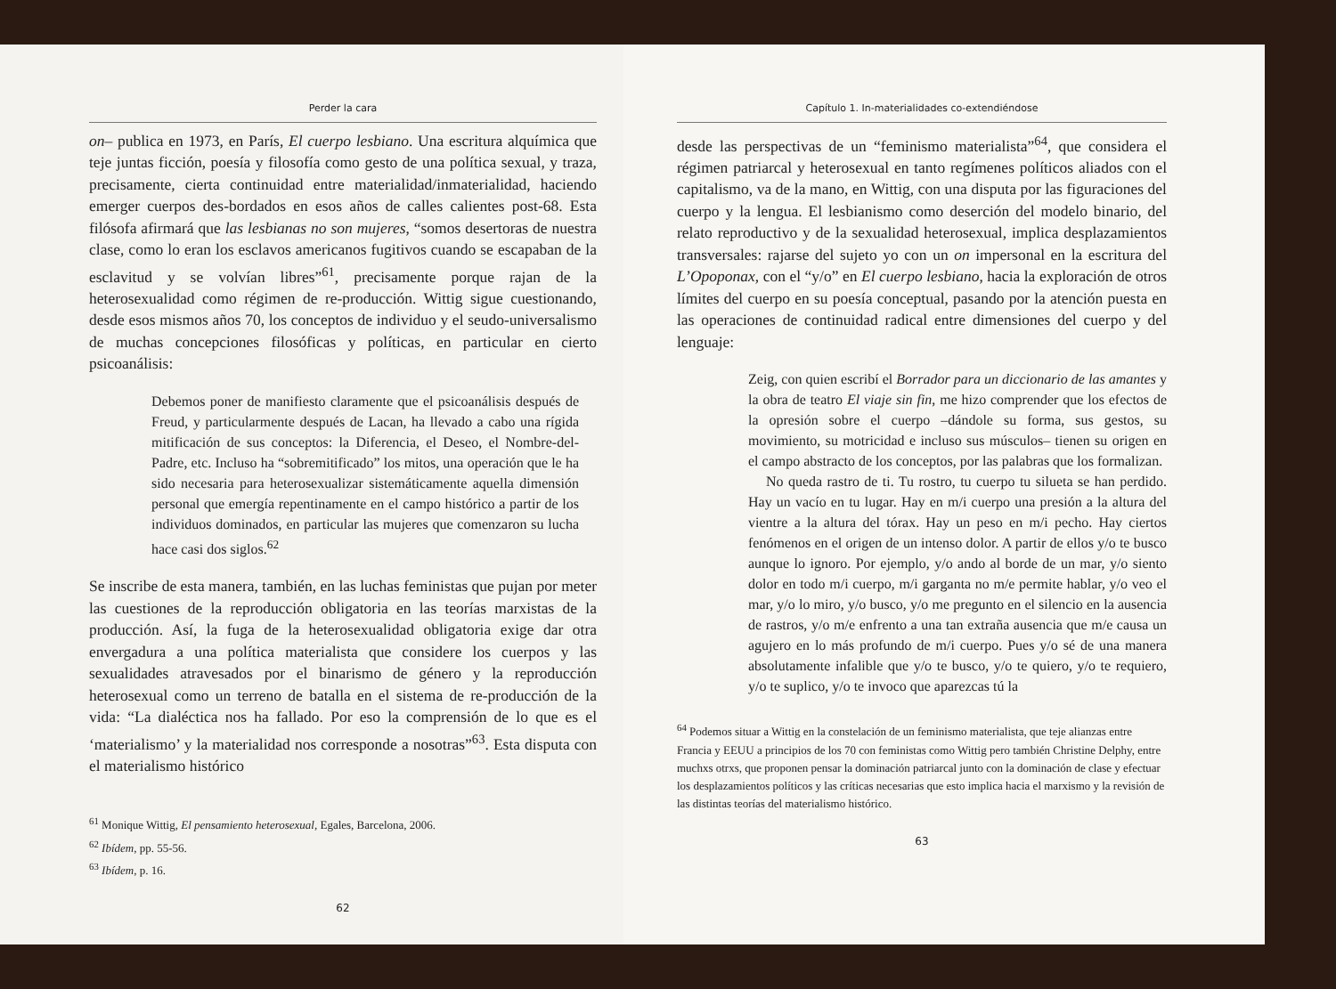Perder la cara
on– publica en 1973, en París, El cuerpo lesbiano. Una escritura alquímica que teje juntas ficción, poesía y filosofía como gesto de una política sexual, y traza, precisamente, cierta continuidad entre materialidad/inmaterialidad, haciendo emerger cuerpos des-bordados en esos años de calles calientes post-68. Esta filósofa afirmará que las lesbianas no son mujeres, “somos desertoras de nuestra clase, como lo eran los esclavos americanos fugitivos cuando se escapaban de la esclavitud y se volvían libres”<sup>61</sup>, precisamente porque rajan de la heterosexualidad como régimen de re-producción. Wittig sigue cuestionando, desde esos mismos años 70, los conceptos de individuo y el seudo-universalismo de muchas concepciones filosóficas y políticas, en particular en cierto psicoanálisis:
Debemos poner de manifiesto claramente que el psicoanálisis después de Freud, y particularmente después de Lacan, ha llevado a cabo una rígida mitificación de sus conceptos: la Diferencia, el Deseo, el Nombre-del-Padre, etc. Incluso ha “sobremitificado” los mitos, una operación que le ha sido necesaria para heterosexualizar sistemáticamente aquella dimensión personal que emergía repentinamente en el campo histórico a partir de los individuos dominados, en particular las mujeres que comenzaron su lucha hace casi dos siglos.<sup>62</sup>
Se inscribe de esta manera, también, en las luchas feministas que pujan por meter las cuestiones de la reproducción obligatoria en las teorías marxistas de la producción. Así, la fuga de la heterosexualidad obligatoria exige dar otra envergadura a una política materialista que considere los cuerpos y las sexualidades atravesados por el binarismo de género y la reproducción heterosexual como un terreno de batalla en el sistema de re-producción de la vida: “La dialéctica nos ha fallado. Por eso la comprensión de lo que es el ‘materialismo’ y la materialidad nos corresponde a nosotras”<sup>63</sup>. Esta disputa con el materialismo histórico
<sup>61</sup> Monique Wittig, El pensamiento heterosexual, Egales, Barcelona, 2006.
<sup>62</sup> Ibídem, pp. 55-56.
<sup>63</sup> Ibídem, p. 16.
62
Capítulo 1. In-materialidades co-extendiéndose
desde las perspectivas de un “feminismo materialista”<sup>64</sup>, que considera el régimen patriarcal y heterosexual en tanto regímenes políticos aliados con el capitalismo, va de la mano, en Wittig, con una disputa por las figuraciones del cuerpo y la lengua. El lesbianismo como deserción del modelo binario, del relato reproductivo y de la sexualidad heterosexual, implica desplazamientos transversales: rajarse del sujeto yo con un on impersonal en la escritura del L’Opoponax, con el “y/o” en El cuerpo lesbiano, hacia la exploración de otros límites del cuerpo en su poesía conceptual, pasando por la atención puesta en las operaciones de continuidad radical entre dimensiones del cuerpo y del lenguaje:
Zeig, con quien escribí el Borrador para un diccionario de las amantes y la obra de teatro El viaje sin fin, me hizo comprender que los efectos de la opresión sobre el cuerpo –dándole su forma, sus gestos, su movimiento, su motricidad e incluso sus músculos– tienen su origen en el campo abstracto de los conceptos, por las palabras que los formalizan.
No queda rastro de ti. Tu rostro, tu cuerpo tu silueta se han perdido. Hay un vacío en tu lugar. Hay en m/i cuerpo una presión a la altura del vientre a la altura del tórax. Hay un peso en m/i pecho. Hay ciertos fenómenos en el origen de un intenso dolor. A partir de ellos y/o te busco aunque lo ignoro. Por ejemplo, y/o ando al borde de un mar, y/o siento dolor en todo m/i cuerpo, m/i garganta no m/e permite hablar, y/o veo el mar, y/o lo miro, y/o busco, y/o me pregunto en el silencio en la ausencia de rastros, y/o m/e enfrento a una tan extraña ausencia que m/e causa un agujero en lo más profundo de m/i cuerpo. Pues y/o sé de una manera absolutamente infalible que y/o te busco, y/o te quiero, y/o te requiero, y/o te suplico, y/o te invoco que aparezcas tú la
<sup>64</sup> Podemos situar a Wittig en la constelación de un feminismo materialista, que teje alianzas entre Francia y EEUU a principios de los 70 con feministas como Wittig pero también Christine Delphy, entre muchxs otrxs, que proponen pensar la dominación patriarcal junto con la dominación de clase y efectuar los desplazamientos políticos y las críticas necesarias que esto implica hacia el marxismo y la revisión de las distintas teorías del materialismo histórico.
63